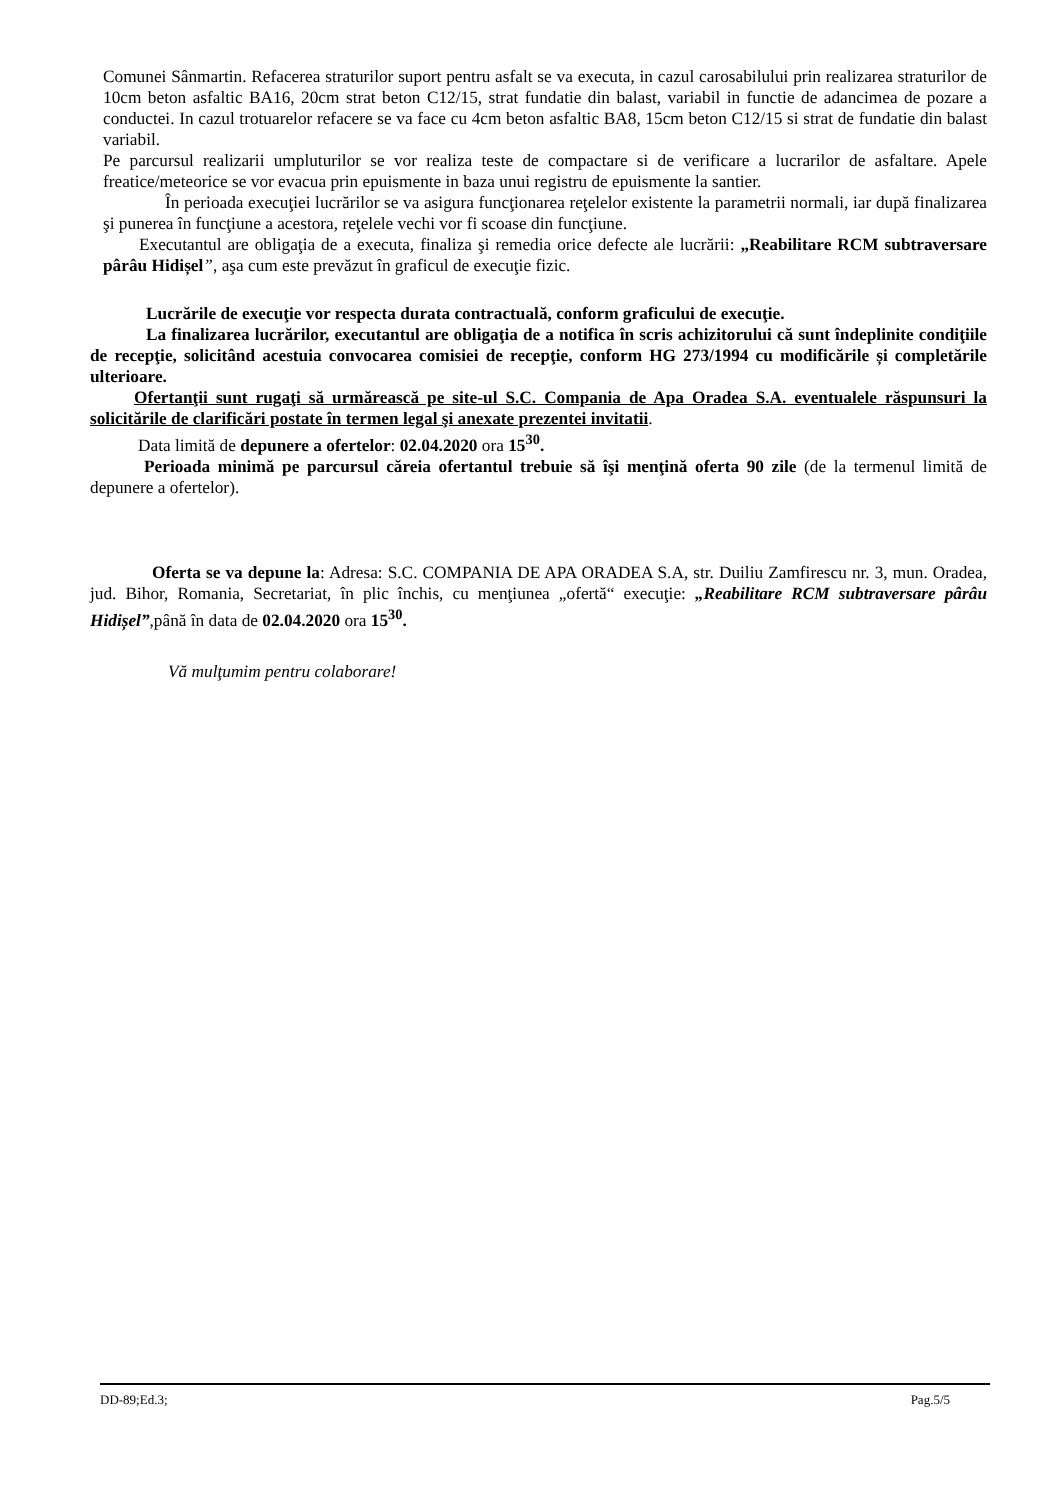Comunei Sânmartin. Refacerea straturilor suport pentru asfalt se va executa, in cazul carosabilului prin realizarea straturilor de 10cm beton asfaltic BA16, 20cm strat beton C12/15, strat fundatie din balast, variabil in functie de adancimea de pozare a conductei. In cazul trotuarelor refacere se va face cu 4cm beton asfaltic BA8, 15cm beton C12/15 si strat de fundatie din balast variabil.
Pe parcursul realizarii umpluturilor se vor realiza teste de compactare si de verificare a lucrarilor de asfaltare. Apele freatice/meteorice se vor evacua prin epuismente in baza unui registru de epuismente la santier.
În perioada execuţiei lucrărilor se va asigura funcţionarea reţelelor existente la parametrii normali, iar după finalizarea şi punerea în funcţiune a acestora, reţelele vechi vor fi scoase din funcţiune.
Executantul are obligaţia de a executa, finaliza şi remedia orice defecte ale lucrării: „Reabilitare RCM subtraversare pârâu Hidișel”, aşa cum este prevăzut în graficul de execuţie fizic.
Lucrările de execuţie vor respecta durata contractuală, conform graficului de execuţie.
La finalizarea lucrărilor, executantul are obligaţia de a notifica în scris achizitorului că sunt îndeplinite condiţiile de recepţie, solicitând acestuia convocarea comisiei de recepţie, conform HG 273/1994 cu modificările și completările ulterioare.
Ofertanţii sunt rugaţi să urmărească pe site-ul S.C. Compania de Apa Oradea S.A. eventualele răspunsuri la solicitările de clarificări postate în termen legal şi anexate prezentei invitatii.
Data limită de depunere a ofertelor: 02.04.2020 ora 15<sup>30</sup>.
Perioada minimă pe parcursul căreia ofertantul trebuie să îşi menţină oferta 90 zile (de la termenul limită de depunere a ofertelor).
Oferta se va depune la: Adresa: S.C. COMPANIA DE APA ORADEA S.A, str. Duiliu Zamfirescu nr. 3, mun. Oradea, jud. Bihor, Romania, Secretariat, în plic închis, cu menţiunea „ofertă“ execuţie: „Reabilitare RCM subtraversare pârâu Hidișel”,până în data de 02.04.2020 ora 15<sup>30</sup>.
Vă mulţumim pentru colaborare!
DD-89;Ed.3; Pag.5/5